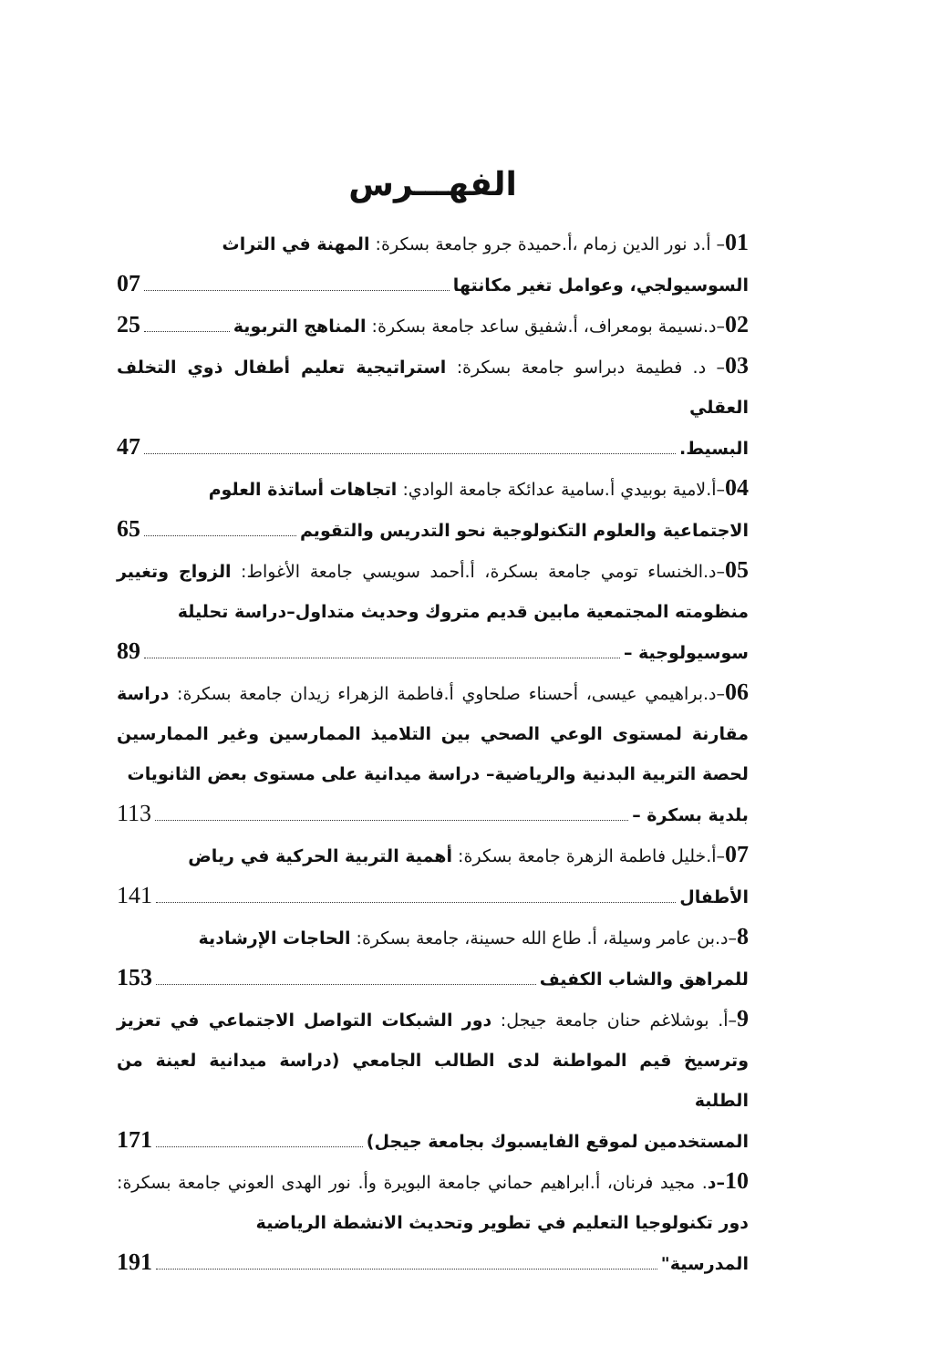الفهـــرس
01– أ.د نور الدين زمام ،أ.حميدة جرو جامعة بسكرة: المهنة في التراث
السوسيولجي، وعوامل تغير مكانتها 07
02–د.نسيمة بومعراف، أ.شفيق ساعد جامعة بسكرة: المناهج التربوية 25
03– د. فطيمة دبراسو جامعة بسكرة: استراتيجية تعليم أطفال ذوي التخلف العقلي
البسيط. 47
04–أ.لامية بوبيدي أ.سامية عدائكة جامعة الوادي: اتجاهات أساتذة العلوم
الاجتماعية والعلوم التكنولوجية نحو التدريس والتقويم 65
05–د.الخنساء تومي جامعة بسكرة، أ.أحمد سويسي جامعة الأغواط: الزواج وتغيير منظومته المجتمعية مابين قديم متروك وحديث متداول–دراسة تحليلة
سوسيولوجية – 89
06–د.براهيمي عيسى، أحسناء صلحاوي أ.فاطمة الزهراء زيدان جامعة بسكرة: دراسة مقارنة لمستوى الوعي الصحي بين التلاميذ الممارسين وغير الممارسين لحصة التربية البدنية والرياضية– دراسة ميدانية على مستوى بعض الثانويات
بلدية بسكرة – 113
07–أ.خليل فاطمة الزهرة جامعة بسكرة: أهمية التربية الحركية في رياض
الأطفال 141
8–د.بن عامر وسيلة، أ. طاع الله حسينة، جامعة بسكرة: الحاجات الإرشادية
للمراهق والشاب الكفيف 153
9–أ. بوشلاغم حنان جامعة جيجل: دور الشبكات التواصل الاجتماعي في تعزيز وترسيخ قيم المواطنة لدى الطالب الجامعي (دراسة ميدانية لعينة من الطلبة
المستخدمين لموقع الفايسبوك بجامعة جيجل) 171
10–د. مجيد فرنان، أ.ابراهيم حماني جامعة البويرة وأ. نور الهدى العوني جامعة بسكرة: دور تكنولوجيا التعليم في تطوير وتحديث الانشطة الرياضية
المدرسية" 191